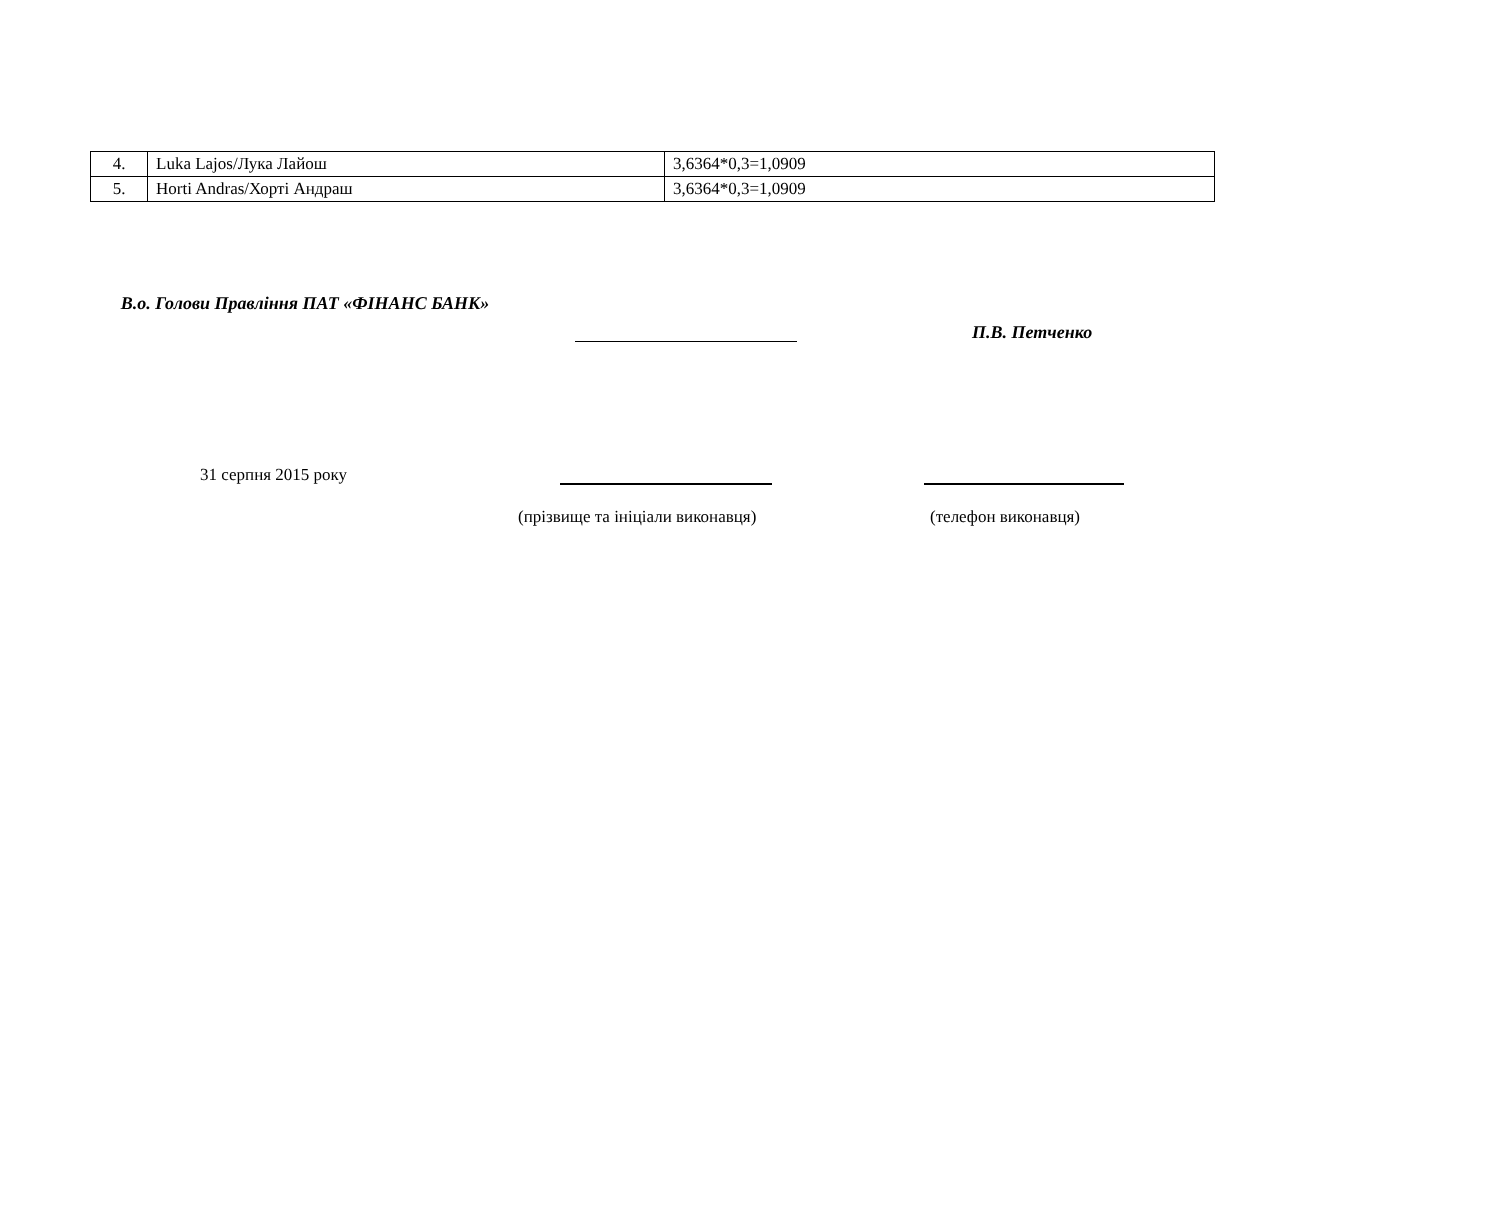| 4. | Luka Lajos/Лука Лайош | 3,6364*0,3=1,0909 |
| 5. | Horti Andras/Хорті Андраш | 3,6364*0,3=1,0909 |
В.о. Голови Правління ПАТ «ФІНАНС БАНК»
П.В. Петченко
31 серпня 2015 року
(прізвище та ініціали виконавця) (телефон виконавця)